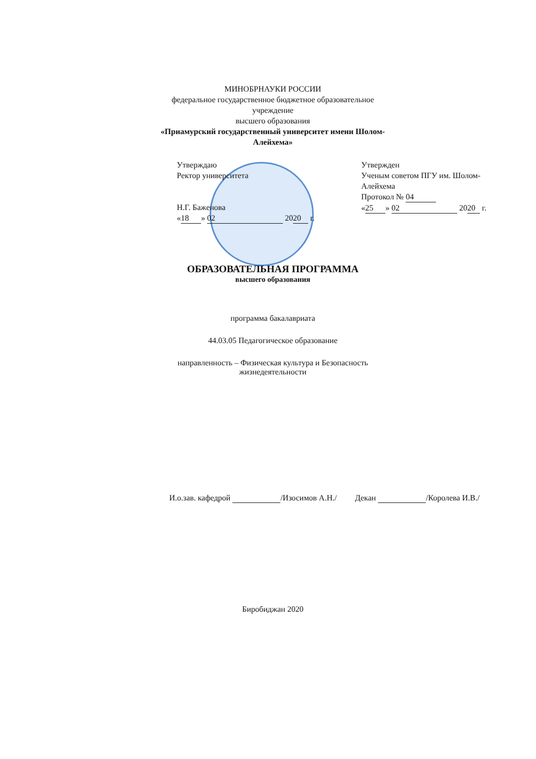МИНОБРНАУКИ РОССИИ
федеральное государственное бюджетное образовательное учреждение
высшего образования
«Приамурский государственный университет имени Шолом-Алейхема»
Утверждаю
Ректор университета
Н.Г. Баженова
« 18 » 02 20 20 г.
Утвержден
Ученым советом ПГУ им. Шолом-Алейхема
Протокол № 04
« 25 » 02 20 20 г.
ОБРАЗОВАТЕЛЬНАЯ ПРОГРАММА
высшего образования
программа бакалавриата
44.03.05 Педагогическое образование
направленность – Физическая культура и Безопасность жизнедеятельности
И.о.зав. кафедрой /Изосимов А.Н./ Декан /Королева И.В./
Биробиджан 2020